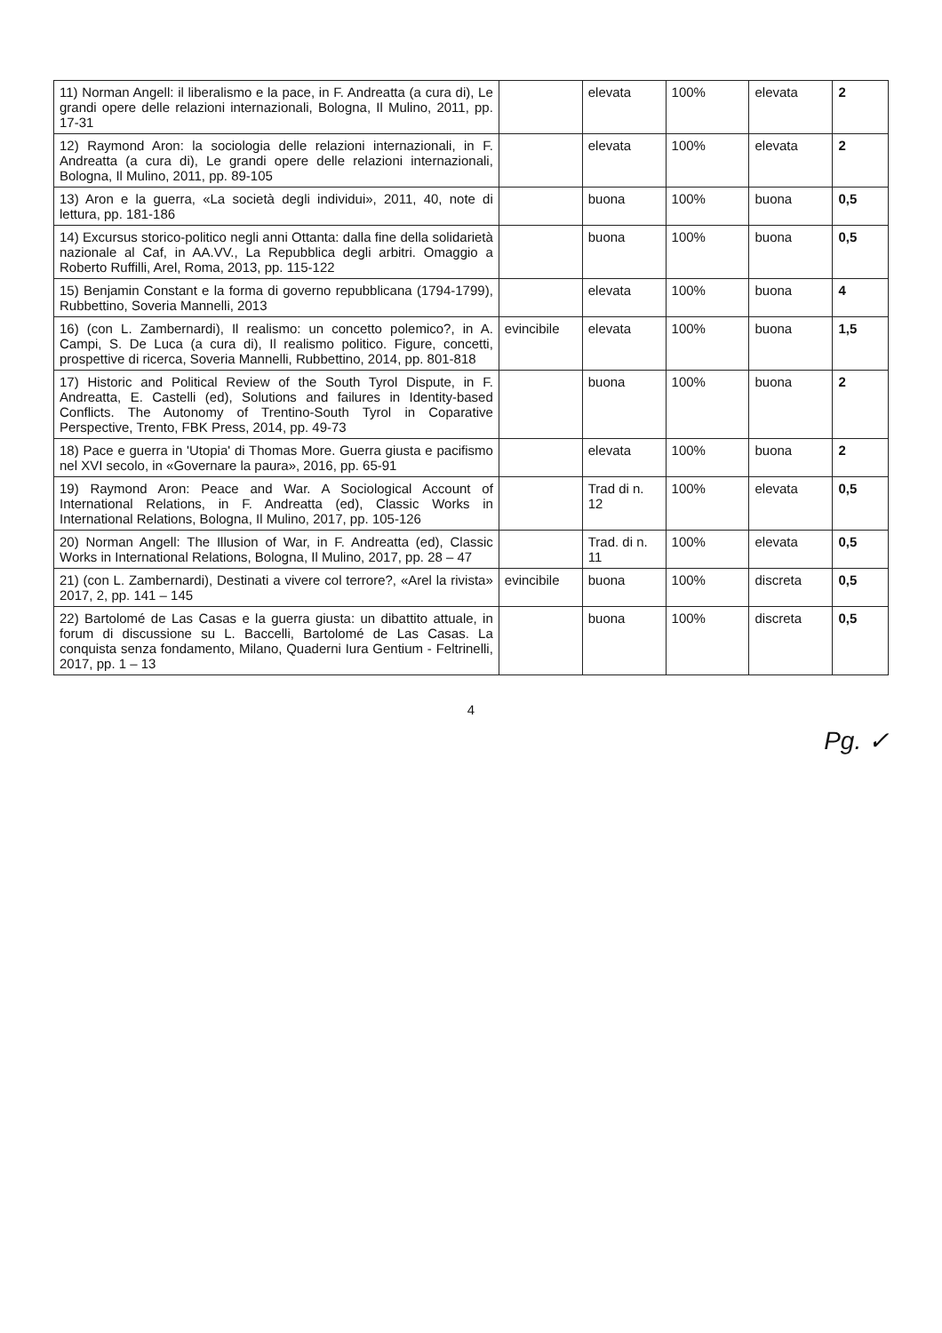| 11) Norman Angell: il liberalismo e la pace, in F. Andreatta (a cura di), Le grandi opere delle relazioni internazionali, Bologna, Il Mulino, 2011, pp. 17-31 | | elevata | 100% | elevata | 2 |
| 12) Raymond Aron: la sociologia delle relazioni internazionali, in F. Andreatta (a cura di), Le grandi opere delle relazioni internazionali, Bologna, Il Mulino, 2011, pp. 89-105 | | elevata | 100% | elevata | 2 |
| 13) Aron e la guerra, «La società degli individui», 2011, 40, note di lettura, pp. 181-186 | | buona | 100% | buona | 0,5 |
| 14) Excursus storico-politico negli anni Ottanta: dalla fine della solidarietà nazionale al Caf, in AA.VV., La Repubblica degli arbitri. Omaggio a Roberto Ruffilli, Arel, Roma, 2013, pp. 115-122 | | buona | 100% | buona | 0,5 |
| 15) Benjamin Constant e la forma di governo repubblicana (1794-1799), Rubbettino, Soveria Mannelli, 2013 | | elevata | 100% | buona | 4 |
| 16) (con L. Zambernardi), Il realismo: un concetto polemico?, in A. Campi, S. De Luca (a cura di), Il realismo politico. Figure, concetti, prospettive di ricerca, Soveria Mannelli, Rubbettino, 2014, pp. 801-818 | evincibile | elevata | 100% | buona | 1,5 |
| 17) Historic and Political Review of the South Tyrol Dispute, in F. Andreatta, E. Castelli (ed), Solutions and failures in Identity-based Conflicts. The Autonomy of Trentino-South Tyrol in Coparative Perspective, Trento, FBK Press, 2014, pp. 49-73 | | buona | 100% | buona | 2 |
| 18) Pace e guerra in 'Utopia' di Thomas More. Guerra giusta e pacifismo nel XVI secolo, in «Governare la paura», 2016, pp. 65-91 | | elevata | 100% | buona | 2 |
| 19) Raymond Aron: Peace and War. A Sociological Account of International Relations, in F. Andreatta (ed), Classic Works in International Relations, Bologna, Il Mulino, 2017, pp. 105-126 | | Trad di n. 12 | 100% | elevata | 0,5 |
| 20) Norman Angell: The Illusion of War, in F. Andreatta (ed), Classic Works in International Relations, Bologna, Il Mulino, 2017, pp. 28 – 47 | | Trad. di n. 11 | 100% | elevata | 0,5 |
| 21) (con L. Zambernardi), Destinati a vivere col terrore?, «Arel la rivista» 2017, 2, pp. 141 – 145 | evincibile | buona | 100% | discreta | 0,5 |
| 22) Bartolomé de Las Casas e la guerra giusta: un dibattito attuale, in forum di discussione su L. Baccelli, Bartolomé de Las Casas. La conquista senza fondamento, Milano, Quaderni Iura Gentium - Feltrinelli, 2017, pp. 1 – 13 | | buona | 100% | discreta | 0,5 |
4
Pg. ✓